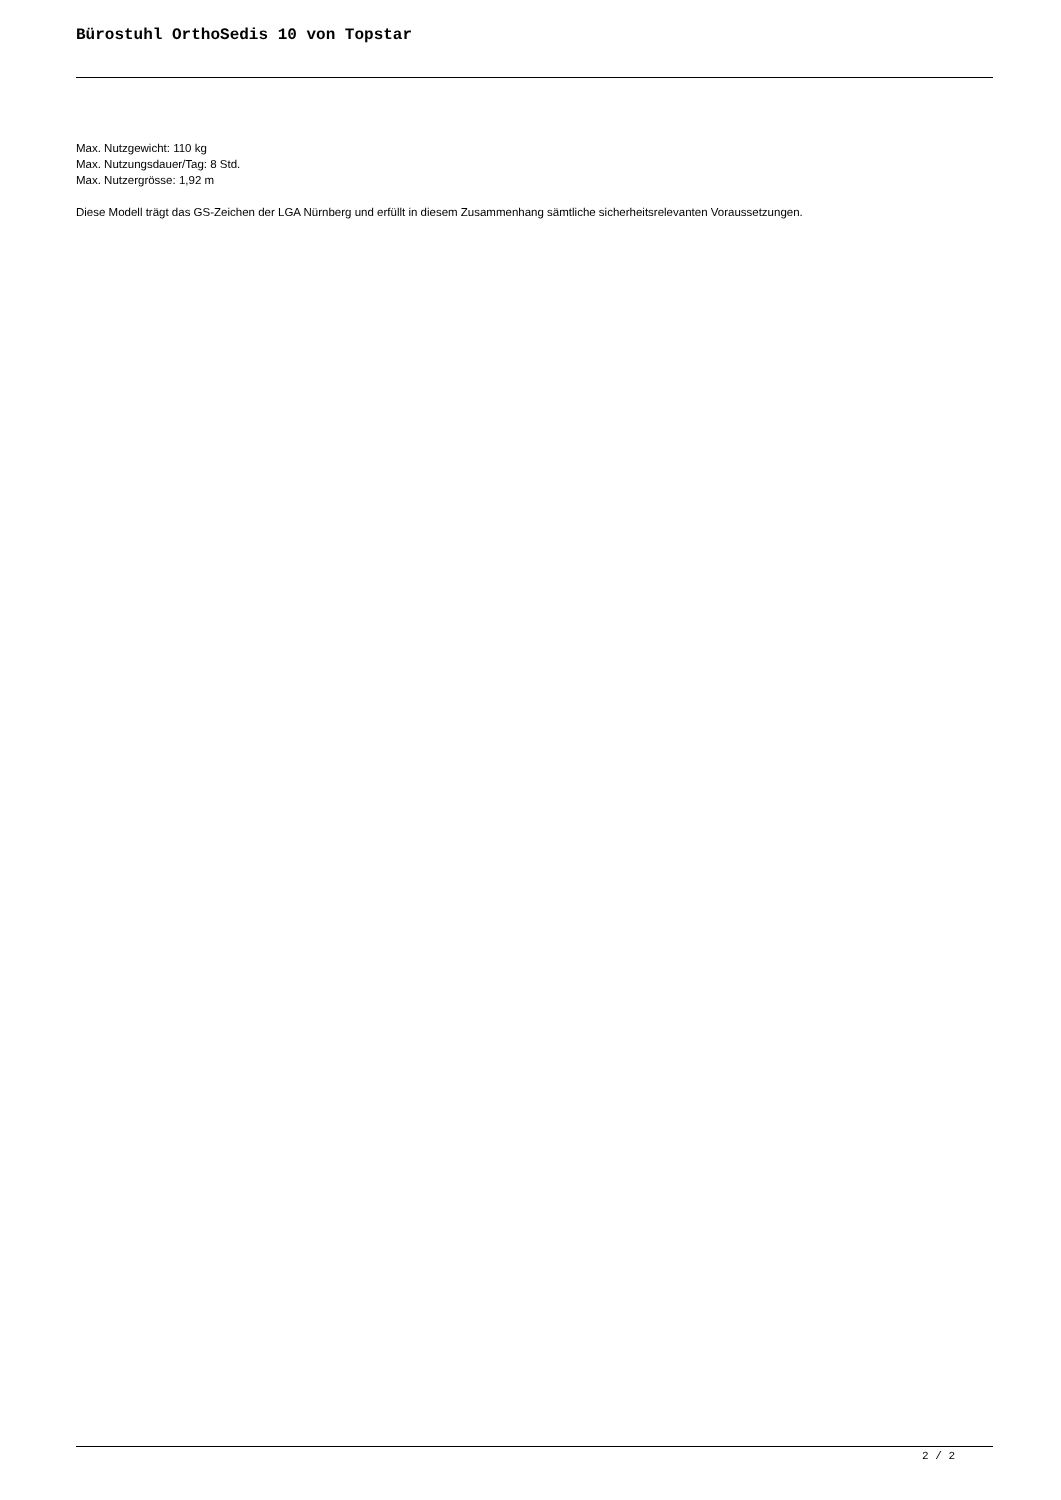Bürostuhl OrthoSedis 10 von Topstar
Max. Nutzgewicht: 110 kg
Max. Nutzungsdauer/Tag: 8 Std.
Max. Nutzergrösse: 1,92 m
Diese Modell trägt das GS-Zeichen der LGA Nürnberg und erfüllt in diesem Zusammenhang sämtliche sicherheitsrelevanten Voraussetzungen.
2 / 2